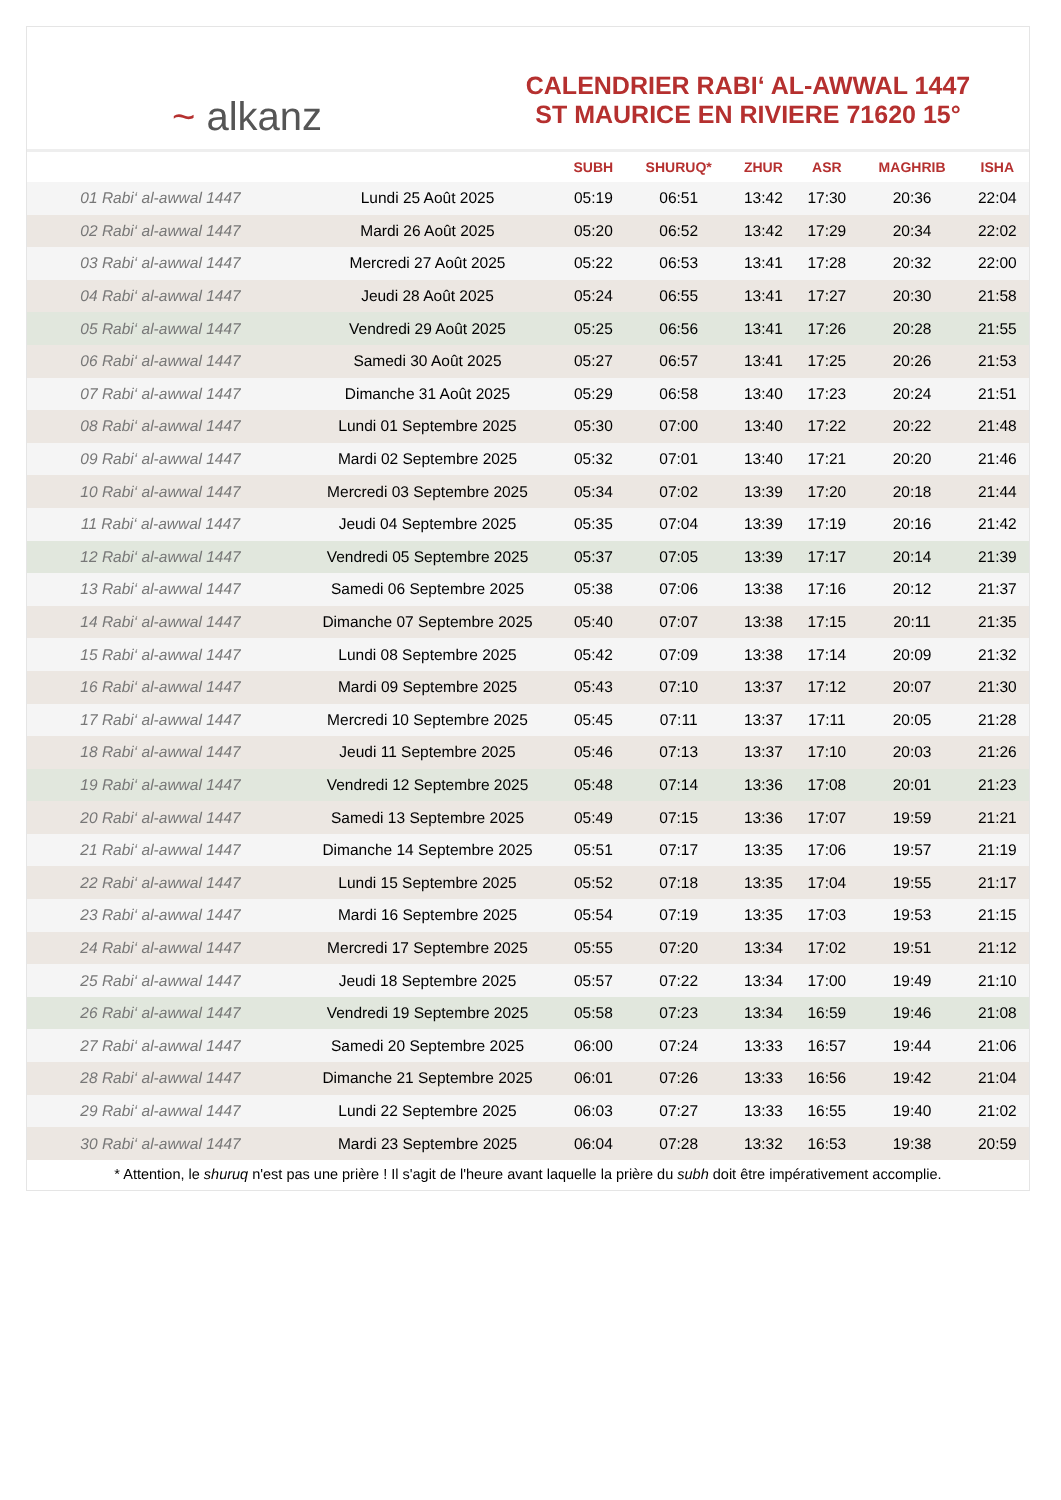~ alkanz
CALENDRIER RABI‘ AL-AWWAL 1447
ST MAURICE EN RIVIERE 71620 15°
| | | SUBH | SHURUQ* | ZHUR | ASR | MAGHRIB | ISHA |
| --- | --- | --- | --- | --- | --- | --- | --- |
| 01 Rabi‘ al-awwal 1447 | Lundi 25 Août 2025 | 05:19 | 06:51 | 13:42 | 17:30 | 20:36 | 22:04 |
| 02 Rabi‘ al-awwal 1447 | Mardi 26 Août 2025 | 05:20 | 06:52 | 13:42 | 17:29 | 20:34 | 22:02 |
| 03 Rabi‘ al-awwal 1447 | Mercredi 27 Août 2025 | 05:22 | 06:53 | 13:41 | 17:28 | 20:32 | 22:00 |
| 04 Rabi‘ al-awwal 1447 | Jeudi 28 Août 2025 | 05:24 | 06:55 | 13:41 | 17:27 | 20:30 | 21:58 |
| 05 Rabi‘ al-awwal 1447 | Vendredi 29 Août 2025 | 05:25 | 06:56 | 13:41 | 17:26 | 20:28 | 21:55 |
| 06 Rabi‘ al-awwal 1447 | Samedi 30 Août 2025 | 05:27 | 06:57 | 13:41 | 17:25 | 20:26 | 21:53 |
| 07 Rabi‘ al-awwal 1447 | Dimanche 31 Août 2025 | 05:29 | 06:58 | 13:40 | 17:23 | 20:24 | 21:51 |
| 08 Rabi‘ al-awwal 1447 | Lundi 01 Septembre 2025 | 05:30 | 07:00 | 13:40 | 17:22 | 20:22 | 21:48 |
| 09 Rabi‘ al-awwal 1447 | Mardi 02 Septembre 2025 | 05:32 | 07:01 | 13:40 | 17:21 | 20:20 | 21:46 |
| 10 Rabi‘ al-awwal 1447 | Mercredi 03 Septembre 2025 | 05:34 | 07:02 | 13:39 | 17:20 | 20:18 | 21:44 |
| 11 Rabi‘ al-awwal 1447 | Jeudi 04 Septembre 2025 | 05:35 | 07:04 | 13:39 | 17:19 | 20:16 | 21:42 |
| 12 Rabi‘ al-awwal 1447 | Vendredi 05 Septembre 2025 | 05:37 | 07:05 | 13:39 | 17:17 | 20:14 | 21:39 |
| 13 Rabi‘ al-awwal 1447 | Samedi 06 Septembre 2025 | 05:38 | 07:06 | 13:38 | 17:16 | 20:12 | 21:37 |
| 14 Rabi‘ al-awwal 1447 | Dimanche 07 Septembre 2025 | 05:40 | 07:07 | 13:38 | 17:15 | 20:11 | 21:35 |
| 15 Rabi‘ al-awwal 1447 | Lundi 08 Septembre 2025 | 05:42 | 07:09 | 13:38 | 17:14 | 20:09 | 21:32 |
| 16 Rabi‘ al-awwal 1447 | Mardi 09 Septembre 2025 | 05:43 | 07:10 | 13:37 | 17:12 | 20:07 | 21:30 |
| 17 Rabi‘ al-awwal 1447 | Mercredi 10 Septembre 2025 | 05:45 | 07:11 | 13:37 | 17:11 | 20:05 | 21:28 |
| 18 Rabi‘ al-awwal 1447 | Jeudi 11 Septembre 2025 | 05:46 | 07:13 | 13:37 | 17:10 | 20:03 | 21:26 |
| 19 Rabi‘ al-awwal 1447 | Vendredi 12 Septembre 2025 | 05:48 | 07:14 | 13:36 | 17:08 | 20:01 | 21:23 |
| 20 Rabi‘ al-awwal 1447 | Samedi 13 Septembre 2025 | 05:49 | 07:15 | 13:36 | 17:07 | 19:59 | 21:21 |
| 21 Rabi‘ al-awwal 1447 | Dimanche 14 Septembre 2025 | 05:51 | 07:17 | 13:35 | 17:06 | 19:57 | 21:19 |
| 22 Rabi‘ al-awwal 1447 | Lundi 15 Septembre 2025 | 05:52 | 07:18 | 13:35 | 17:04 | 19:55 | 21:17 |
| 23 Rabi‘ al-awwal 1447 | Mardi 16 Septembre 2025 | 05:54 | 07:19 | 13:35 | 17:03 | 19:53 | 21:15 |
| 24 Rabi‘ al-awwal 1447 | Mercredi 17 Septembre 2025 | 05:55 | 07:20 | 13:34 | 17:02 | 19:51 | 21:12 |
| 25 Rabi‘ al-awwal 1447 | Jeudi 18 Septembre 2025 | 05:57 | 07:22 | 13:34 | 17:00 | 19:49 | 21:10 |
| 26 Rabi‘ al-awwal 1447 | Vendredi 19 Septembre 2025 | 05:58 | 07:23 | 13:34 | 16:59 | 19:46 | 21:08 |
| 27 Rabi‘ al-awwal 1447 | Samedi 20 Septembre 2025 | 06:00 | 07:24 | 13:33 | 16:57 | 19:44 | 21:06 |
| 28 Rabi‘ al-awwal 1447 | Dimanche 21 Septembre 2025 | 06:01 | 07:26 | 13:33 | 16:56 | 19:42 | 21:04 |
| 29 Rabi‘ al-awwal 1447 | Lundi 22 Septembre 2025 | 06:03 | 07:27 | 13:33 | 16:55 | 19:40 | 21:02 |
| 30 Rabi‘ al-awwal 1447 | Mardi 23 Septembre 2025 | 06:04 | 07:28 | 13:32 | 16:53 | 19:38 | 20:59 |
* Attention, le shuruq n'est pas une prière ! Il s'agit de l'heure avant laquelle la prière du subh doit être impérativement accomplie.